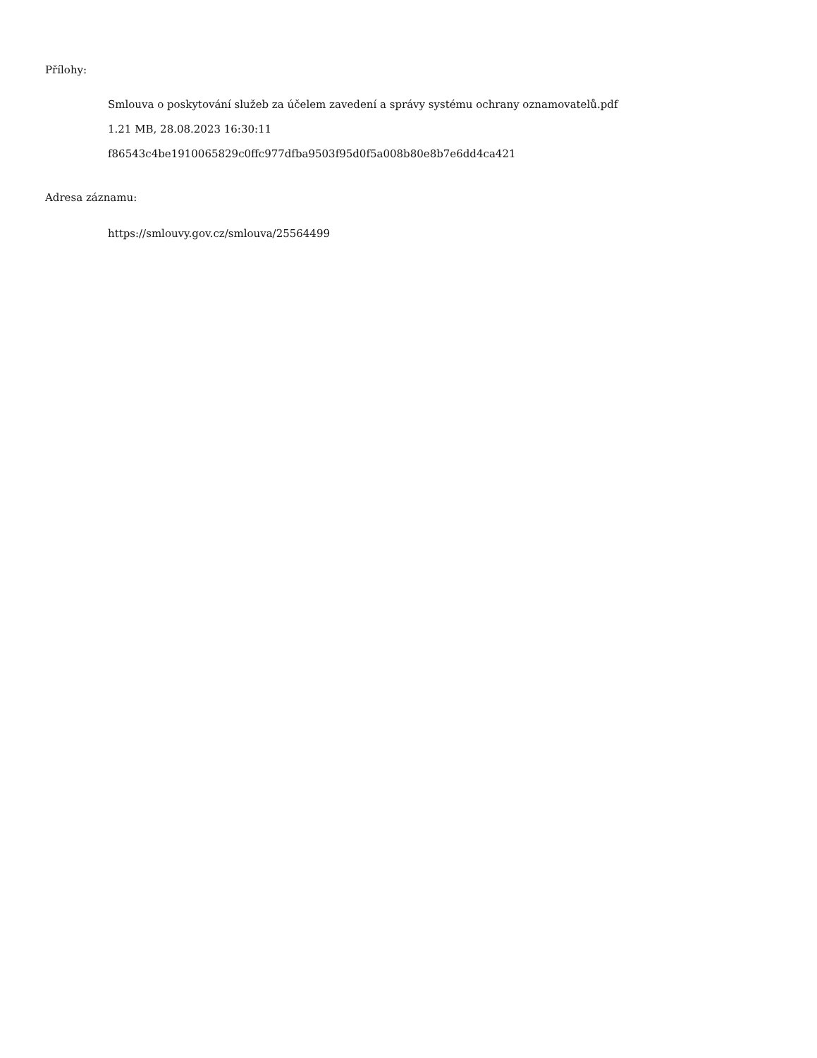Přílohy:
Smlouva o poskytování služeb za účelem zavedení a správy systému ochrany oznamovatelů.pdf
1.21 MB, 28.08.2023 16:30:11
f86543c4be1910065829c0ffc977dfba9503f95d0f5a008b80e8b7e6dd4ca421
Adresa záznamu:
https://smlouvy.gov.cz/smlouva/25564499